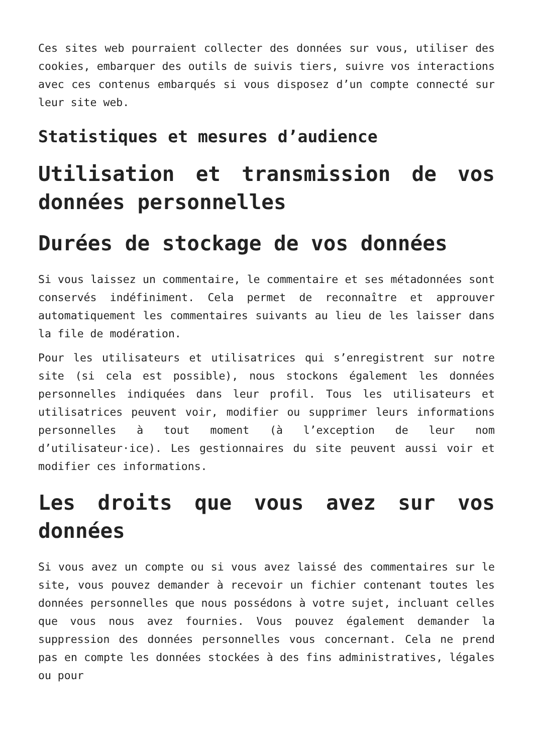Ces sites web pourraient collecter des données sur vous, utiliser des cookies, embarquer des outils de suivis tiers, suivre vos interactions avec ces contenus embarqués si vous disposez d’un compte connecté sur leur site web.
Statistiques et mesures d’audience
Utilisation et transmission de vos données personnelles
Durées de stockage de vos données
Si vous laissez un commentaire, le commentaire et ses métadonnées sont conservés indéfiniment. Cela permet de reconnaître et approuver automatiquement les commentaires suivants au lieu de les laisser dans la file de modération.
Pour les utilisateurs et utilisatrices qui s’enregistrent sur notre site (si cela est possible), nous stockons également les données personnelles indiquées dans leur profil. Tous les utilisateurs et utilisatrices peuvent voir, modifier ou supprimer leurs informations personnelles à tout moment (à l’exception de leur nom d’utilisateur·ice). Les gestionnaires du site peuvent aussi voir et modifier ces informations.
Les droits que vous avez sur vos données
Si vous avez un compte ou si vous avez laissé des commentaires sur le site, vous pouvez demander à recevoir un fichier contenant toutes les données personnelles que nous possédons à votre sujet, incluant celles que vous nous avez fournies. Vous pouvez également demander la suppression des données personnelles vous concernant. Cela ne prend pas en compte les données stockées à des fins administratives, légales ou pour